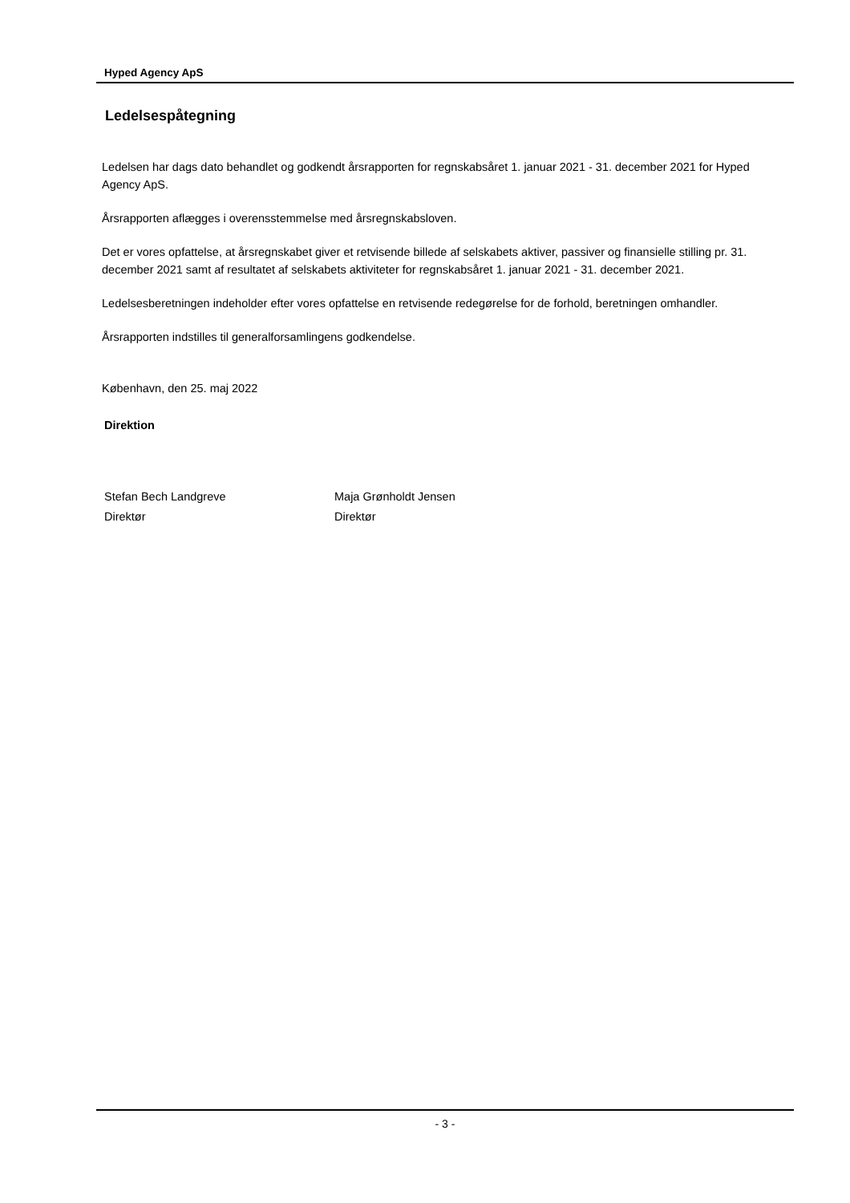Hyped Agency ApS
Ledelsespåtegning
Ledelsen har dags dato behandlet og godkendt årsrapporten for regnskabsåret 1. januar 2021 - 31. december 2021 for Hyped Agency ApS.
Årsrapporten aflægges i overensstemmelse med årsregnskabsloven.
Det er vores opfattelse, at årsregnskabet giver et retvisende billede af selskabets aktiver, passiver og finansielle stilling pr. 31. december 2021 samt af resultatet af selskabets aktiviteter for regnskabsåret 1. januar 2021 - 31. december 2021.
Ledelsesberetningen indeholder efter vores opfattelse en retvisende redegørelse for de forhold, beretningen omhandler.
Årsrapporten indstilles til generalforsamlingens godkendelse.
København, den 25. maj 2022
Direktion
Stefan Bech Landgreve
Direktør
Maja Grønholdt Jensen
Direktør
- 3 -